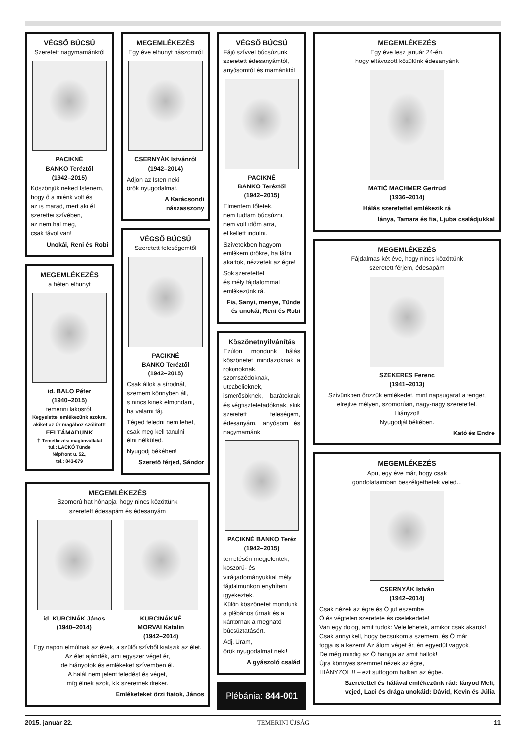VÉGSŐ BÚCSÚ
Szeretett nagymamánktól
PACIKNÉ
BANKO Teréztől
(1942–2015)
Köszönjük neked Istenem,
hogy ő a miénk volt és
az is marad, mert aki él
szerettei szívében,
az nem hal meg,
csak távol van!
Unokái, Reni és Robi
MEGEMLÉKEZÉS
a héten elhunyt
id. BALO Péter
(1940–2015)
temerini lakosról.
Kegyelettel emlékezünk azokra,
akiket az Úr magához szólított!
FELTÁMADUNK
✝ Temetkezési magánvállalat
tul.: LACKÓ Tünde
Népfront u. 52.,
tel.: 843-079
MEGEMLÉKEZÉS
Egy éve elhunyt nászomról
CSERNYÁK Istvánról
(1942–2014)
Adjon az Isten neki
örök nyugodalmat.
A Karácsondi
nászasszony
VÉGSŐ BÚCSÚ
Szeretett feleségemtől
PACIKNÉ
BANKO Teréztől
(1942–2015)
Csak állok a sírodnál,
szemem könnyben áll,
s nincs kinek elmondani,
ha valami fáj.
Téged feledni nem lehet,
csak meg kell tanulni
élni nélküled.
Nyugodj békében!
Szerető férjed, Sándor
MEGEMLÉKEZÉS
Szomorú hat hónapja, hogy nincs közöttünk
szeretett édesapám és édesanyám
id. KURCINÁK János
(1940–2014)
KURCINÁKNÉ
MORVAI Katalin
(1942–2014)
Egy napon elmúlnak az évek, a szülői szívből kialszik az élet.
Az élet ajándék, ami egyszer véget ér,
de hiányotok és emlékeket szívemben él.
A halál nem jelent feledést és véget,
míg élnek azok, kik szeretnek titeket.
Emléketeket őrzi fiatok, János
VÉGSŐ BÚCSÚ
Fájó szívvel búcsúzunk szeretett édesanyámtól, anyósomtól és mamánktól
PACIKNÉ
BANKO Teréztől
(1942–2015)
Elmentem tőletek,
nem tudtam búcsúzni,
nem volt időm arra,
el kellett indulni.
Szívetekben hagyom
emlékem örökre, ha látni
akartok, nézzetek az égre!
Sok szeretettel
és mély fájdalommal
emlékezünk rá.
Fia, Sanyi, menye, Tünde
és unokái, Reni és Robi
Köszönetnyilvánítás
Ezúton mondunk hálás köszönetet mindazoknak a rokonoknak, szomszédoknak, utcabelieknek, ismerősöknek, barátoknak és végtiszteletadóknak, akik szeretett feleségem, édesanyám, anyósom és nagymamánk
PACIKNÉ BANKO Teréz
(1942–2015)
temetésén megjelentek, koszorú- és virágadományukkal mély fájdalmunkon enyhíteni igyekeztek.
Külön köszönetet mondunk a plébános úrnak és a kántornak a megható búcsúztatásért.
Adj, Uram,
örök nyugodalmat neki!
A gyászoló család
Plébánia: 844-001
MEGEMLÉKEZÉS
Egy éve lesz január 24-én,
hogy eltávozott közülünk édesanyánk
MATIĆ MACHMER Gertrúd
(1936–2014)
Hálás szeretettel emlékezik rá
lánya, Tamara és fia, Ljuba családjukkal
MEGEMLÉKEZÉS
Fájdalmas két éve, hogy nincs közöttünk
szeretett férjem, édesapám
SZEKERES Ferenc
(1941–2013)
Szívünkben őrizzük emlékedet, mint napsugarat a tenger,
elrejtve mélyen, szomorúan, nagy-nagy szeretettel.
Hiányzol!
Nyugodjál békében.
Kató és Endre
MEGEMLÉKEZÉS
Apu, egy éve már, hogy csak
gondolataimban beszélgethetek veled...
CSERNYÁK István
(1942–2014)
Csak nézek az égre és Ő jut eszembe
Ő és végtelen szeretete és cselekedete!
Van egy dolog, amit tudok: Vele lehetek, amikor csak akarok!
Csak annyi kell, hogy becsukom a szemem, és Ő már
fogja is a kezem! Az álom véget ér, én egyedül vagyok,
De még mindig az Ő hangja az amit hallok!
Újra könnyes szemmel nézek az égre,
HIÁNYZOL!!! – ezt suttogom halkan az égbe.
Szeretettel és hálával emlékezünk rád: lányod Meli,
vejed, Laci és drága unokáid: Dávid, Kevin és Júlia
2015. január 22. TEMERINI ÚJSÁG 11